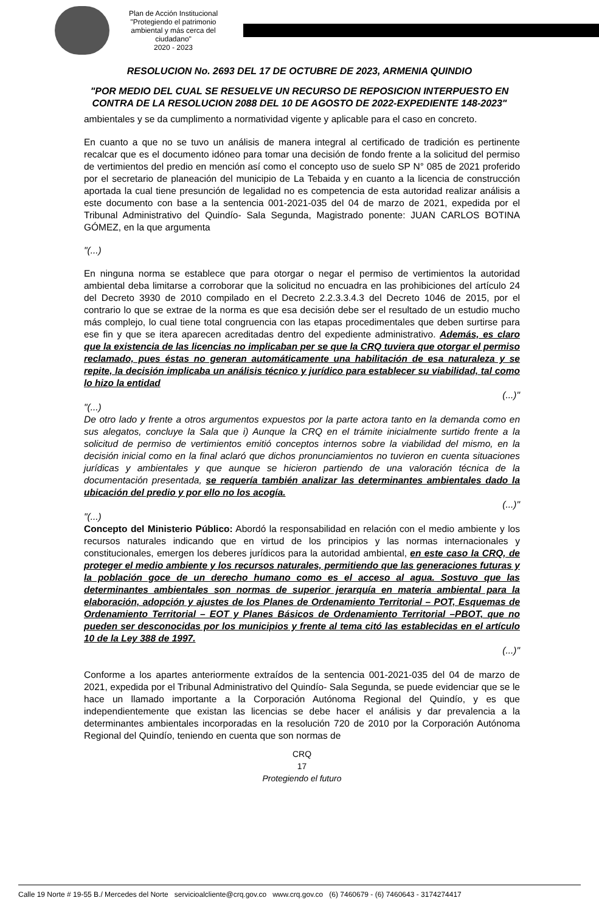Plan de Acción Institucional
"Protegiendo el patrimonio ambiental y más cerca del ciudadano"
2020 - 2023
RESOLUCION No. 2693 DEL 17 DE OCTUBRE DE 2023, ARMENIA QUINDIO
"POR MEDIO DEL CUAL SE RESUELVE UN RECURSO DE REPOSICION INTERPUESTO EN CONTRA DE LA RESOLUCION 2088 DEL 10 DE AGOSTO DE 2022-EXPEDIENTE 148-2023"
ambientales y se da cumplimento a normatividad vigente y aplicable para el caso en concreto.
En cuanto a que no se tuvo un análisis de manera integral al certificado de tradición es pertinente recalcar que es el documento idóneo para tomar una decisión de fondo frente a la solicitud del permiso de vertimientos del predio en mención así como el concepto uso de suelo SP N° 085 de 2021 proferido por el secretario de planeación del municipio de La Tebaida y en cuanto a la licencia de construcción aportada la cual tiene presunción de legalidad no es competencia de esta autoridad realizar análisis a este documento con base a la sentencia 001-2021-035 del 04 de marzo de 2021, expedida por el Tribunal Administrativo del Quindío- Sala Segunda, Magistrado ponente: JUAN CARLOS BOTINA GÓMEZ, en la que argumenta
"(...)
En ninguna norma se establece que para otorgar o negar el permiso de vertimientos la autoridad ambiental deba limitarse a corroborar que la solicitud no encuadra en las prohibiciones del artículo 24 del Decreto 3930 de 2010 compilado en el Decreto 2.2.3.3.4.3 del Decreto 1046 de 2015, por el contrario lo que se extrae de la norma es que esa decisión debe ser el resultado de un estudio mucho más complejo, lo cual tiene total congruencia con las etapas procedimentales que deben surtirse para ese fin y que se itera aparecen acreditadas dentro del expediente administrativo. Además, es claro que la existencia de las licencias no implicaban per se que la CRQ tuviera que otorgar el permiso reclamado, pues éstas no generan automáticamente una habilitación de esa naturaleza y se repite, la decisión implicaba un análisis técnico y jurídico para establecer su viabilidad, tal como lo hizo la entidad
(...)"
"(...)
De otro lado y frente a otros argumentos expuestos por la parte actora tanto en la demanda como en sus alegatos, concluye la Sala que i) Aunque la CRQ en el trámite inicialmente surtido frente a la solicitud de permiso de vertimientos emitió conceptos internos sobre la viabilidad del mismo, en la decisión inicial como en la final aclaró que dichos pronunciamientos no tuvieron en cuenta situaciones jurídicas y ambientales y que aunque se hicieron partiendo de una valoración técnica de la documentación presentada, se requería también analizar las determinantes ambientales dado la ubicación del predio y por ello no los acogía.
(...)"
"(...)
Concepto del Ministerio Público: Abordó la responsabilidad en relación con el medio ambiente y los recursos naturales indicando que en virtud de los principios y las normas internacionales y constitucionales, emergen los deberes jurídicos para la autoridad ambiental, en este caso la CRQ, de proteger el medio ambiente y los recursos naturales, permitiendo que las generaciones futuras y la población goce de un derecho humano como es el acceso al agua. Sostuvo que las determinantes ambientales son normas de superior jerarquía en materia ambiental para la elaboración, adopción y ajustes de los Planes de Ordenamiento Territorial – POT, Esquemas de Ordenamiento Territorial – EOT y Planes Básicos de Ordenamiento Territorial –PBOT, que no pueden ser desconocidas por los municipios y frente al tema citó las establecidas en el artículo 10 de la Ley 388 de 1997.
(...)"
Conforme a los apartes anteriormente extraídos de la sentencia 001-2021-035 del 04 de marzo de 2021, expedida por el Tribunal Administrativo del Quindío- Sala Segunda, se puede evidenciar que se le hace un llamado importante a la Corporación Autónoma Regional del Quindío, y es que independientemente que existan las licencias se debe hacer el análisis y dar prevalencia a la determinantes ambientales incorporadas en la resolución 720 de 2010 por la Corporación Autónoma Regional del Quindío, teniendo en cuenta que son normas de
CRQ
17
Protegiendo el futuro
Calle 19 Norte # 19-55 B./ Mercedes del Norte servicioalcliente@crq.gov.co www.crq.gov.co (6) 7460679 - (6) 7460643 - 3174274417